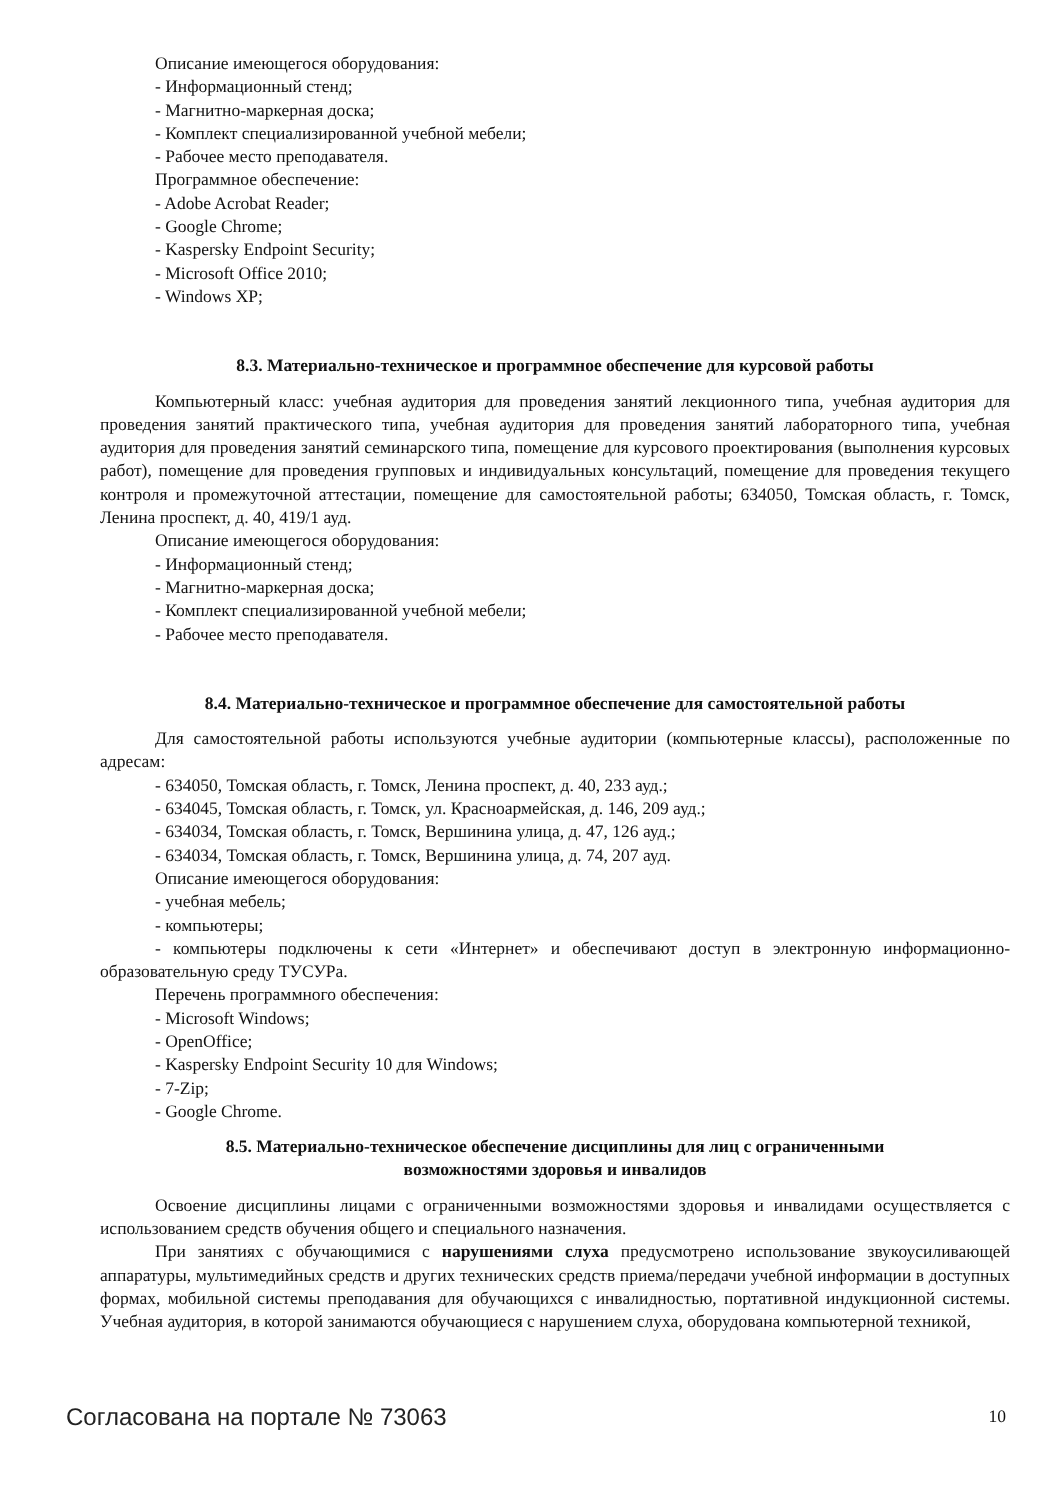Описание имеющегося оборудования:
- Информационный стенд;
- Магнитно-маркерная доска;
- Комплект специализированной учебной мебели;
- Рабочее место преподавателя.
Программное обеспечение:
- Adobe Acrobat Reader;
- Google Chrome;
- Kaspersky Endpoint Security;
- Microsoft Office 2010;
- Windows XP;
8.3. Материально-техническое и программное обеспечение для курсовой работы
Компьютерный класс: учебная аудитория для проведения занятий лекционного типа, учебная аудитория для проведения занятий практического типа, учебная аудитория для проведения занятий лабораторного типа, учебная аудитория для проведения занятий семинарского типа, помещение для курсового проектирования (выполнения курсовых работ), помещение для проведения групповых и индивидуальных консультаций, помещение для проведения текущего контроля и промежуточной аттестации, помещение для самостоятельной работы; 634050, Томская область, г. Томск, Ленина проспект, д. 40, 419/1 ауд.
Описание имеющегося оборудования:
- Информационный стенд;
- Магнитно-маркерная доска;
- Комплект специализированной учебной мебели;
- Рабочее место преподавателя.
8.4. Материально-техническое и программное обеспечение для самостоятельной работы
Для самостоятельной работы используются учебные аудитории (компьютерные классы), расположенные по адресам:
- 634050, Томская область, г. Томск, Ленина проспект, д. 40, 233 ауд.;
- 634045, Томская область, г. Томск, ул. Красноармейская, д. 146, 209 ауд.;
- 634034, Томская область, г. Томск, Вершинина улица, д. 47, 126 ауд.;
- 634034, Томская область, г. Томск, Вершинина улица, д. 74, 207 ауд.
Описание имеющегося оборудования:
- учебная мебель;
- компьютеры;
- компьютеры подключены к сети «Интернет» и обеспечивают доступ в электронную информационно-образовательную среду ТУСУРа.
Перечень программного обеспечения:
- Microsoft Windows;
- OpenOffice;
- Kaspersky Endpoint Security 10 для Windows;
- 7-Zip;
- Google Chrome.
8.5. Материально-техническое обеспечение дисциплины для лиц с ограниченными
возможностями здоровья и инвалидов
Освоение дисциплины лицами с ограниченными возможностями здоровья и инвалидами осуществляется с использованием средств обучения общего и специального назначения.
При занятиях с обучающимися с нарушениями слуха предусмотрено использование звукоусиливающей аппаратуры, мультимедийных средств и других технических средств приема/передачи учебной информации в доступных формах, мобильной системы преподавания для обучающихся с инвалидностью, портативной индукционной системы. Учебная аудитория, в которой занимаются обучающиеся с нарушением слуха, оборудована компьютерной техникой,
Согласована на портале № 73063 10